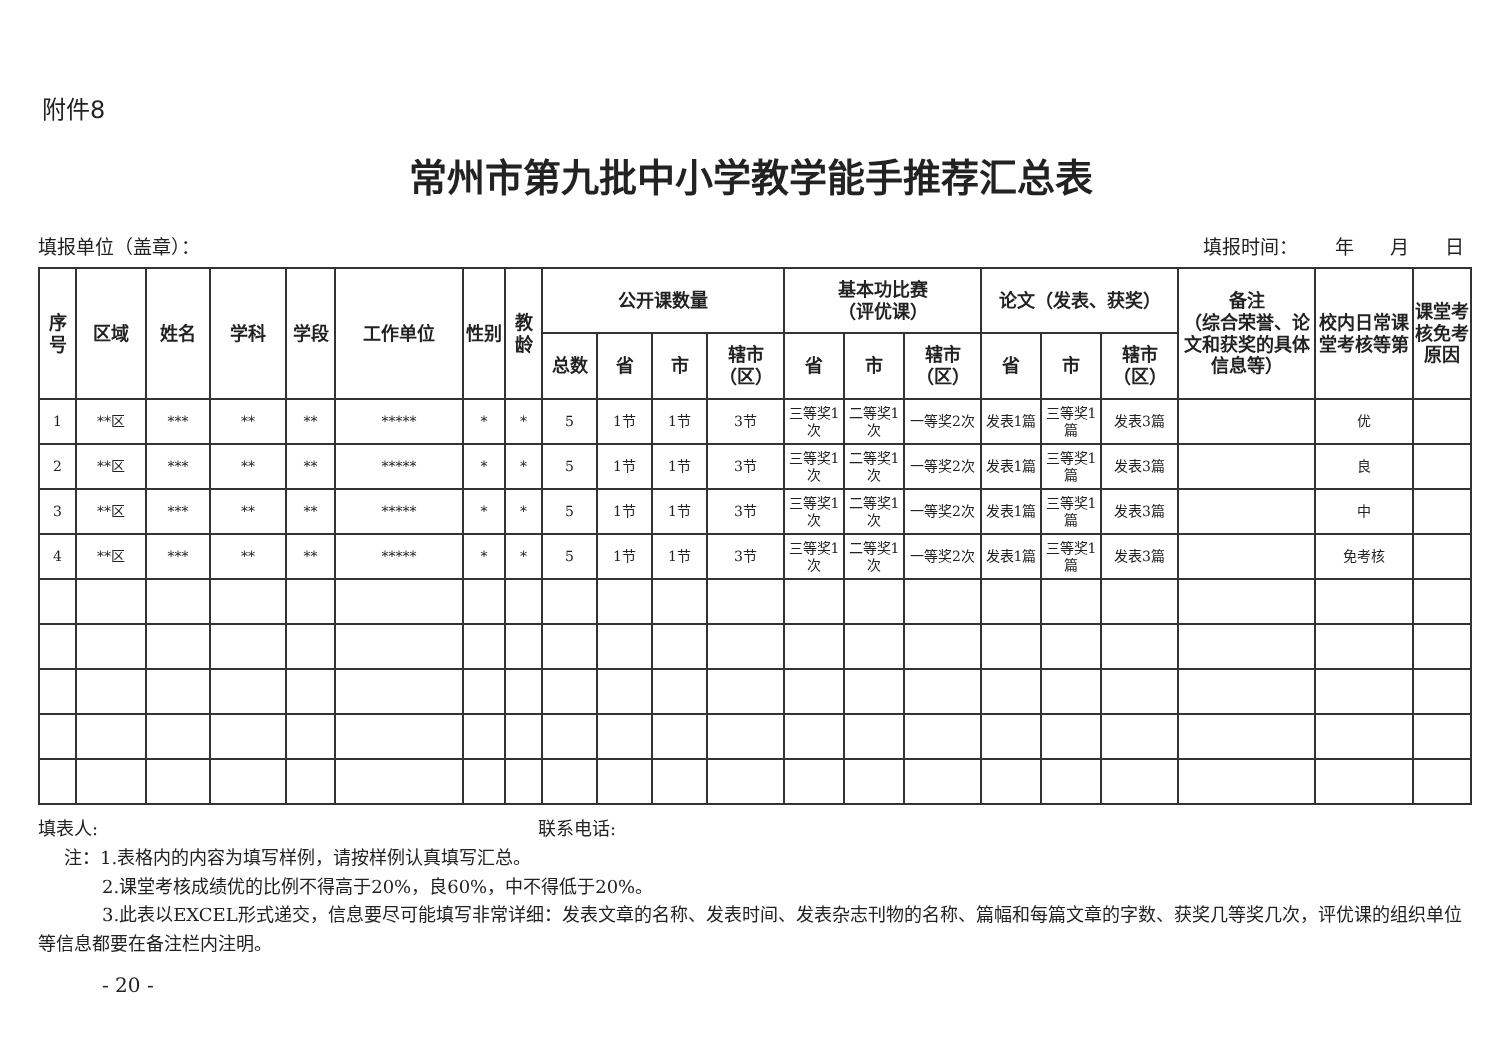附件8
常州市第九批中小学教学能手推荐汇总表
填报单位（盖章）： 填报时间： 年 月 日
| 序号 | 区域 | 姓名 | 学科 | 学段 | 工作单位 | 性别 | 教龄 | 公开课数量 | | | | 基本功比赛 （评优课） | | | 论文（发表、获奖） | | | 备注 （综合荣誉、论文和获奖的具体信息等） | 校内日常课堂考核等第 | 课堂考核免考原因 |
| --- | --- | --- | --- | --- | --- | --- | --- | --- | --- | --- | --- | --- | --- | --- | --- | --- | --- | --- | --- | --- |
| | | | | | | | | 总数 | 省 | 市 | 辖市（区） | 省 | 市 | 辖市（区） | 省 | 市 | 辖市（区） | | | |
| 1 | **区 | *** | ** | ** | ***** | * | * | 5 | 1节 | 1节 | 3节 | 三等奖1次 | 二等奖1次 | 一等奖2次 | 发表1篇 | 三等奖1篇 | 发表3篇 | | 优 | |
| 2 | **区 | *** | ** | ** | ***** | * | * | 5 | 1节 | 1节 | 3节 | 三等奖1次 | 二等奖1次 | 一等奖2次 | 发表1篇 | 三等奖1篇 | 发表3篇 | | 良 | |
| 3 | **区 | *** | ** | ** | ***** | * | * | 5 | 1节 | 1节 | 3节 | 三等奖1次 | 二等奖1次 | 一等奖2次 | 发表1篇 | 三等奖1篇 | 发表3篇 | | 中 | |
| 4 | **区 | *** | ** | ** | ***** | * | * | 5 | 1节 | 1节 | 3节 | 三等奖1次 | 二等奖1次 | 一等奖2次 | 发表1篇 | 三等奖1篇 | 发表3篇 | | 免考核 | |
填表人: 联系电话:
注：1.表格内的内容为填写样例，请按样例认真填写汇总。
2.课堂考核成绩优的比例不得高于20%，良60%，中不得低于20%。
3.此表以EXCEL形式递交，信息要尽可能填写非常详细：发表文章的名称、发表时间、发表杂志刊物的名称、篇幅和每篇文章的字数、获奖几等奖几次，评优课的组织单位等信息都要在备注栏内注明。
- 20 -